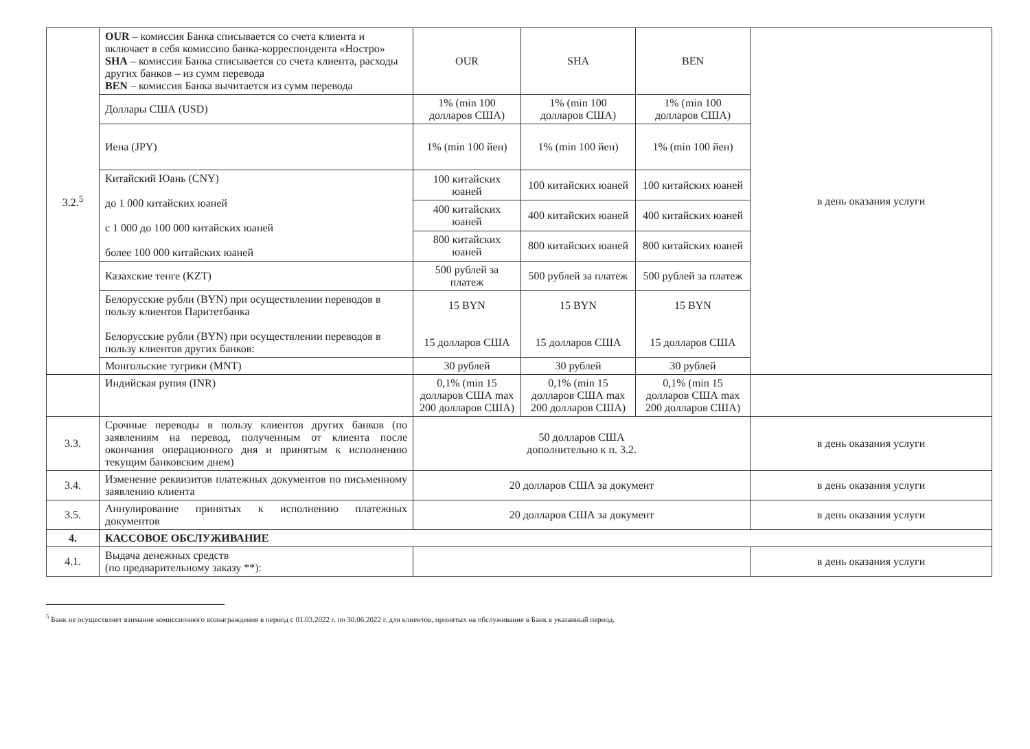| 3.2.<sup>5</sup> | OUR – комиссия Банка списывается со счета клиента и включает в себя комиссию банка-корреспондента «Ностро» SHA – комиссия Банка списывается со счета клиента, расходы других банков – из сумм перевода BEN – комиссия Банка вычитается из сумм перевода | OUR | SHA | BEN | в день оказания услуги |
| | Доллары США (USD) | 1% (min 100 долларов США) | 1% (min 100 долларов США) | 1% (min 100 долларов США) | |
| | Иена (JPY) | 1% (min 100 йен) | 1% (min 100 йен) | 1% (min 100 йен) | |
| | Китайский Юань (CNY) до 1 000 китайских юаней с 1 000 до 100 000 китайских юаней более 100 000 китайских юаней | 100 китайских юаней | 100 китайских юаней | 100 китайских юаней | |
| | | 400 китайских юаней | 400 китайских юаней | 400 китайских юаней | |
| | | 800 китайских юаней | 800 китайских юаней | 800 китайских юаней | |
| | Казахские тенге (KZT) | 500 рублей за платеж | 500 рублей за платеж | 500 рублей за платеж | |
| | Белорусские рубли (BYN) при осуществлении переводов в пользу клиентов Паритетбанка Белорусские рубли (BYN) при осуществлении переводов в пользу клиентов других банков: | 15 BYN 15 долларов США | 15 BYN 15 долларов США | 15 BYN 15 долларов США | |
| | Монгольские тугрики (MNT) | 30 рублей | 30 рублей | 30 рублей | |
| | Индийская рупия (INR) | 0,1% (min 15 долларов США max 200 долларов США) | 0,1% (min 15 долларов США max 200 долларов США) | 0,1% (min 15 долларов США max 200 долларов США) | |
| 3.3. | Срочные переводы в пользу клиентов других банков (по заявлениям на перевод, полученным от клиента после окончания операционного дня и принятым к исполнению текущим банковским днем) | 50 долларов США дополнительно к п. 3.2. | | | в день оказания услуги |
| 3.4. | Изменение реквизитов платежных документов по письменному заявлению клиента | 20 долларов США за документ | | | в день оказания услуги |
| 3.5. | Аннулирование принятых к исполнению платежных документов | 20 долларов США за документ | | | в день оказания услуги |
| 4. | КАССОВОЕ ОБСЛУЖИВАНИЕ | | | | |
| 4.1. | Выдача денежных средств (по предварительному заказу **): | | | | в день оказания услуги |
<sup>5</sup> Банк не осуществляет взимание комиссионного вознаграждения в период с 01.03.2022 г. по 30.06.2022 г. для клиентов, принятых на обслуживание в Банк в указанный период.